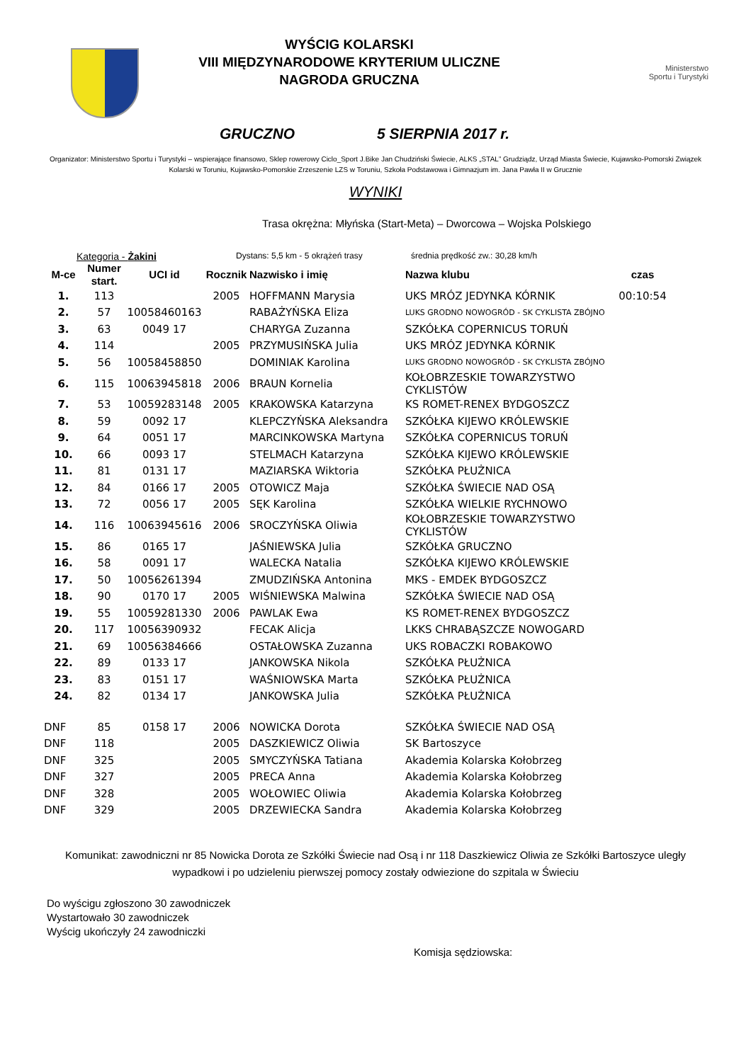WYŚCIG KOLARSKI
VIII MIĘDZYNARODOWE KRYTERIUM ULICZNE
NAGRODA GRUCZNA
Ministerstwo
Sportu i Turystyki
GRUCZNO 5 SIERPNIA 2017 r.
Organizator: Ministerstwo Sportu i Turystyki – wspierające finansowo, Sklep rowerowy Ciclo_Sport J.Bike Jan Chudziński Świecie, ALKS „STAL” Grudziądz, Urząd Miasta Świecie, Kujawsko-Pomorski Związek Kolarski w Toruniu, Kujawsko-Pomorskie Zrzeszenie LZS w Toruniu, Szkoła Podstawowa i Gimnazjum im. Jana Pawła II w Grucznie
WYNIKI
Trasa okrężna: Młyńska (Start-Meta) – Dworcowa – Wojska Polskiego
Kategoria - Żakini Dystans: 5,5 km - 5 okrążeń trasy średnia prędkość zw.: 30,28 km/h
| M-ce | Numer start. | UCI id | Rocznik | Nazwisko i imię | Nazwa klubu | czas |
| --- | --- | --- | --- | --- | --- | --- |
| 1. | 113 | | 2005 | HOFFMANN Marysia | UKS MRÓZ JEDYNKA KÓRNIK | 00:10:54 |
| 2. | 57 | 10058460163 | | RABAŻYŃSKA Eliza | LUKS GRODNO NOWOGRÓD - SK CYKLISTA ZBÓJNO | |
| 3. | 63 | 0049 17 | | CHARYGA Zuzanna | SZKÓŁKA COPERNICUS TORUŃ | |
| 4. | 114 | | 2005 | PRZYMUSIŃSKA Julia | UKS MRÓZ JEDYNKA KÓRNIK | |
| 5. | 56 | 10058458850 | | DOMINIAK Karolina | LUKS GRODNO NOWOGRÓD - SK CYKLISTA ZBÓJNO | |
| 6. | 115 | 10063945818 | 2006 | BRAUN Kornelia | KOŁOBRZESKIE TOWARZYSTWO CYKLISTÓW | |
| 7. | 53 | 10059283148 | 2005 | KRAKOWSKA Katarzyna | KS ROMET-RENEX BYDGOSZCZ | |
| 8. | 59 | 0092 17 | | KLEPCZYŃSKA Aleksandra | SZKÓŁKA KIJEWO KRÓLEWSKIE | |
| 9. | 64 | 0051 17 | | MARCINKOWSKA Martyna | SZKÓŁKA COPERNICUS TORUŃ | |
| 10. | 66 | 0093 17 | | STELMACH Katarzyna | SZKÓŁKA KIJEWO KRÓLEWSKIE | |
| 11. | 81 | 0131 17 | | MAZIARSKA Wiktoria | SZKÓŁKA PŁUŻNICA | |
| 12. | 84 | 0166 17 | 2005 | OTOWICZ Maja | SZKÓŁKA ŚWIECIE NAD OSĄ | |
| 13. | 72 | 0056 17 | 2005 | SĘK Karolina | SZKÓŁKA WIELKIE RYCHNOWO | |
| 14. | 116 | 10063945616 | 2006 | SROCZYŃSKA Oliwia | KOŁOBRZESKIE TOWARZYSTWO CYKLISTÓW | |
| 15. | 86 | 0165 17 | | JAŚNIEWSKA Julia | SZKÓŁKA GRUCZNO | |
| 16. | 58 | 0091 17 | | WALECKA Natalia | SZKÓŁKA KIJEWO KRÓLEWSKIE | |
| 17. | 50 | 10056261394 | | ZMUDZIŃSKA Antonina | MKS - EMDEK BYDGOSZCZ | |
| 18. | 90 | 0170 17 | 2005 | WIŚNIEWSKA Malwina | SZKÓŁKA ŚWIECIE NAD OSĄ | |
| 19. | 55 | 10059281330 | 2006 | PAWLAK Ewa | KS ROMET-RENEX BYDGOSZCZ | |
| 20. | 117 | 10056390932 | | FECAK Alicja | LKKS CHRABĄSZCZE NOWOGARD | |
| 21. | 69 | 10056384666 | | OSTAŁOWSKA Zuzanna | UKS ROBACZKI ROBAKOWO | |
| 22. | 89 | 0133 17 | | JANKOWSKA Nikola | SZKÓŁKA PŁUŻNICA | |
| 23. | 83 | 0151 17 | | WAŚNIOWSKA Marta | SZKÓŁKA PŁUŻNICA | |
| 24. | 82 | 0134 17 | | JANKOWSKA Julia | SZKÓŁKA PŁUŻNICA | |
| DNF | 85 | 0158 17 | 2006 | NOWICKA Dorota | SZKÓŁKA ŚWIECIE NAD OSĄ | |
| DNF | 118 | | 2005 | DASZKIEWICZ Oliwia | SK Bartoszyce | |
| DNF | 325 | | 2005 | SMYCZYŃSKA Tatiana | Akademia Kolarska Kołobrzeg | |
| DNF | 327 | | 2005 | PRECA Anna | Akademia Kolarska Kołobrzeg | |
| DNF | 328 | | 2005 | WOŁOWIEC Oliwia | Akademia Kolarska Kołobrzeg | |
| DNF | 329 | | 2005 | DRZEWIECKA Sandra | Akademia Kolarska Kołobrzeg | |
Komunikat: zawodniczni nr 85 Nowicka Dorota ze Szkółki Świecie nad Osą i nr 118 Daszkiewicz Oliwia ze Szkółki Bartoszyce uległy wypadkowi i po udzieleniu pierwszej pomocy zostały odwiezione do szpitala w Świeciu
Do wyścigu zgłoszono 30 zawodniczek
Wystartowało 30 zawodniczek
Wyścig ukończyły 24 zawodniczki
Komisja sędziowska: